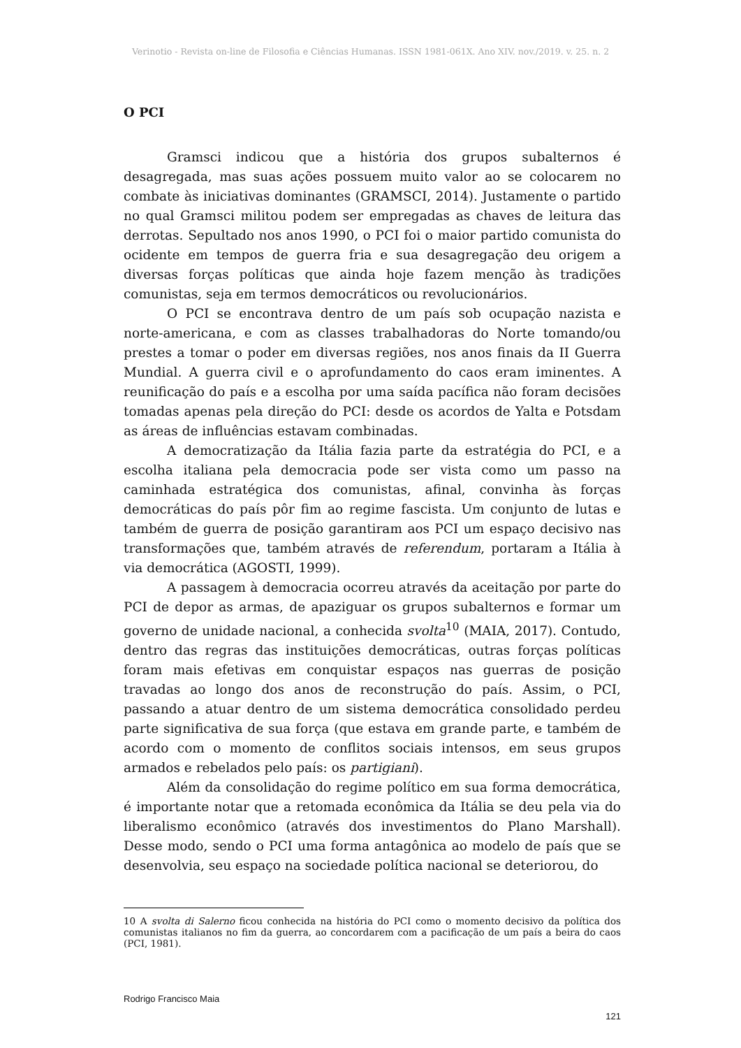Verinotio - Revista on-line de Filosofia e Ciências Humanas. ISSN 1981-061X. Ano XIV. nov./2019. v. 25. n. 2
O PCI
Gramsci indicou que a história dos grupos subalternos é desagregada, mas suas ações possuem muito valor ao se colocarem no combate às iniciativas dominantes (GRAMSCI, 2014). Justamente o partido no qual Gramsci militou podem ser empregadas as chaves de leitura das derrotas. Sepultado nos anos 1990, o PCI foi o maior partido comunista do ocidente em tempos de guerra fria e sua desagregação deu origem a diversas forças políticas que ainda hoje fazem menção às tradições comunistas, seja em termos democráticos ou revolucionários.
O PCI se encontrava dentro de um país sob ocupação nazista e norte-americana, e com as classes trabalhadoras do Norte tomando/ou prestes a tomar o poder em diversas regiões, nos anos finais da II Guerra Mundial. A guerra civil e o aprofundamento do caos eram iminentes. A reunificação do país e a escolha por uma saída pacífica não foram decisões tomadas apenas pela direção do PCI: desde os acordos de Yalta e Potsdam as áreas de influências estavam combinadas.
A democratização da Itália fazia parte da estratégia do PCI, e a escolha italiana pela democracia pode ser vista como um passo na caminhada estratégica dos comunistas, afinal, convinha às forças democráticas do país pôr fim ao regime fascista. Um conjunto de lutas e também de guerra de posição garantiram aos PCI um espaço decisivo nas transformações que, também através de referendum, portaram a Itália à via democrática (AGOSTI, 1999).
A passagem à democracia ocorreu através da aceitação por parte do PCI de depor as armas, de apaziguar os grupos subalternos e formar um governo de unidade nacional, a conhecida svolta<sup>10</sup> (MAIA, 2017). Contudo, dentro das regras das instituições democráticas, outras forças políticas foram mais efetivas em conquistar espaços nas guerras de posição travadas ao longo dos anos de reconstrução do país. Assim, o PCI, passando a atuar dentro de um sistema democrática consolidado perdeu parte significativa de sua força (que estava em grande parte, e também de acordo com o momento de conflitos sociais intensos, em seus grupos armados e rebelados pelo país: os partigiani).
Além da consolidação do regime político em sua forma democrática, é importante notar que a retomada econômica da Itália se deu pela via do liberalismo econômico (através dos investimentos do Plano Marshall). Desse modo, sendo o PCI uma forma antagônica ao modelo de país que se desenvolvia, seu espaço na sociedade política nacional se deteriorou, do
10 A svolta di Salerno ficou conhecida na história do PCI como o momento decisivo da política dos comunistas italianos no fim da guerra, ao concordarem com a pacificação de um país a beira do caos (PCI, 1981).
Rodrigo Francisco Maia
121